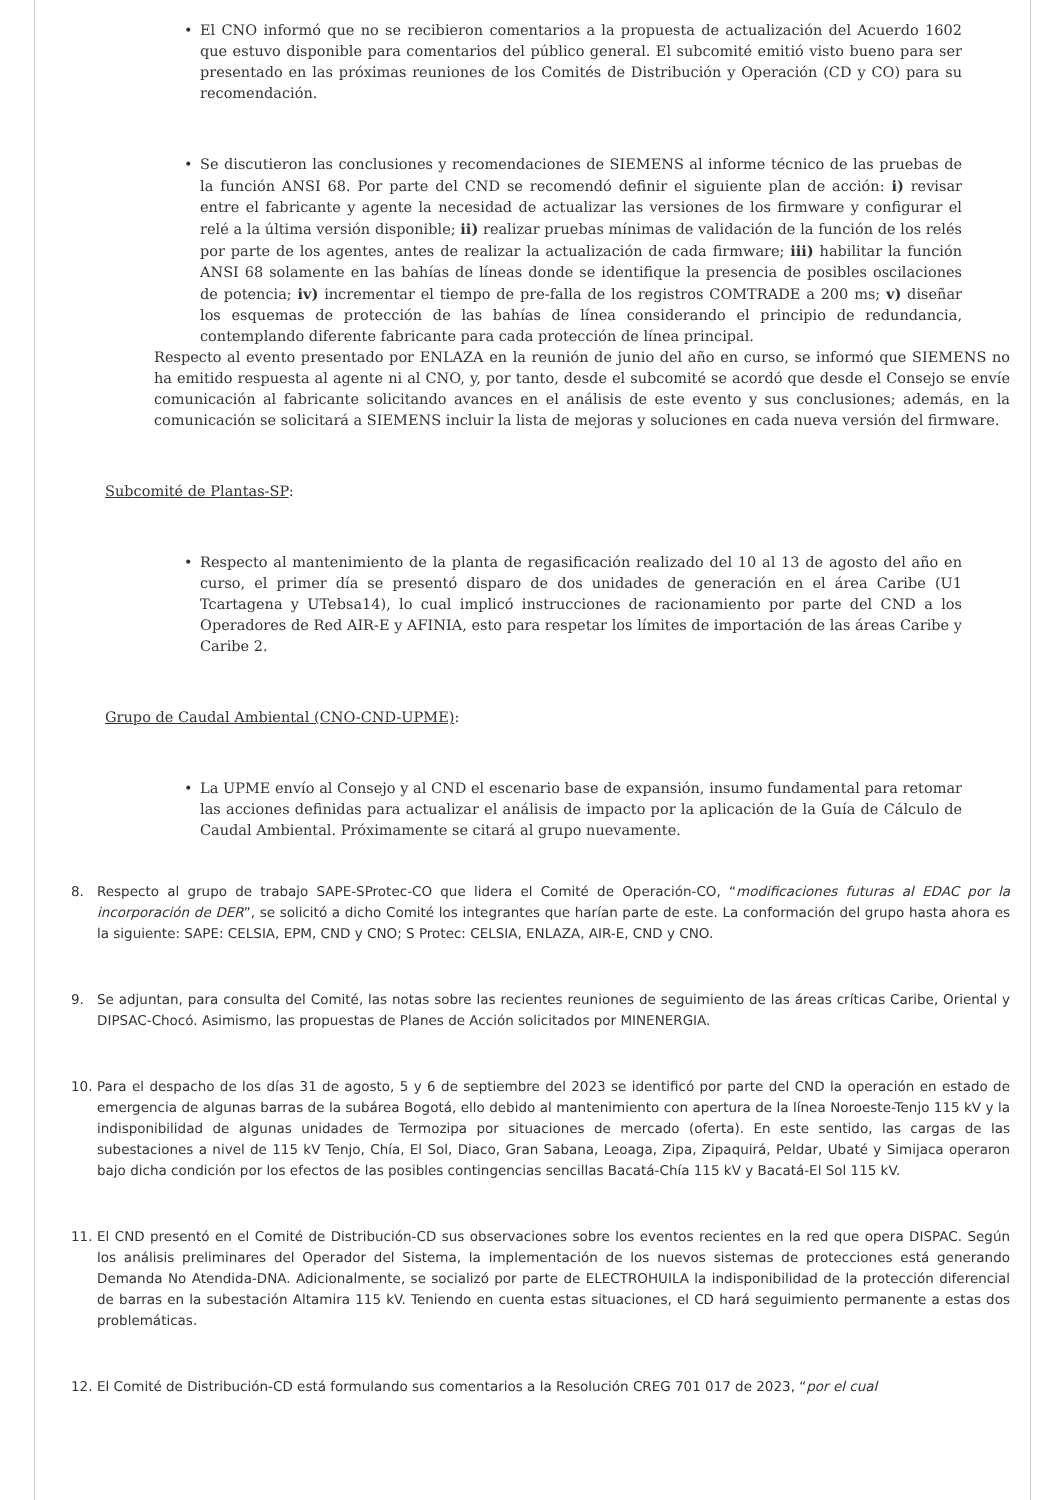• El CNO informó que no se recibieron comentarios a la propuesta de actualización del Acuerdo 1602 que estuvo disponible para comentarios del público general. El subcomité emitió visto bueno para ser presentado en las próximas reuniones de los Comités de Distribución y Operación (CD y CO) para su recomendación.
• Se discutieron las conclusiones y recomendaciones de SIEMENS al informe técnico de las pruebas de la función ANSI 68. Por parte del CND se recomendó definir el siguiente plan de acción: i) revisar entre el fabricante y agente la necesidad de actualizar las versiones de los firmware y configurar el relé a la última versión disponible; ii) realizar pruebas mínimas de validación de la función de los relés por parte de los agentes, antes de realizar la actualización de cada firmware; iii) habilitar la función ANSI 68 solamente en las bahías de líneas donde se identifique la presencia de posibles oscilaciones de potencia; iv) incrementar el tiempo de pre-falla de los registros COMTRADE a 200 ms; v) diseñar los esquemas de protección de las bahías de línea considerando el principio de redundancia, contemplando diferente fabricante para cada protección de línea principal.
Respecto al evento presentado por ENLAZA en la reunión de junio del año en curso, se informó que SIEMENS no ha emitido respuesta al agente ni al CNO, y, por tanto, desde el subcomité se acordó que desde el Consejo se envíe comunicación al fabricante solicitando avances en el análisis de este evento y sus conclusiones; además, en la comunicación se solicitará a SIEMENS incluir la lista de mejoras y soluciones en cada nueva versión del firmware.
Subcomité de Plantas-SP:
• Respecto al mantenimiento de la planta de regasificación realizado del 10 al 13 de agosto del año en curso, el primer día se presentó disparo de dos unidades de generación en el área Caribe (U1 Tcartagena y UTebsa14), lo cual implicó instrucciones de racionamiento por parte del CND a los Operadores de Red AIR-E y AFINIA, esto para respetar los límites de importación de las áreas Caribe y Caribe 2.
Grupo de Caudal Ambiental (CNO-CND-UPME):
• La UPME envío al Consejo y al CND el escenario base de expansión, insumo fundamental para retomar las acciones definidas para actualizar el análisis de impacto por la aplicación de la Guía de Cálculo de Caudal Ambiental. Próximamente se citará al grupo nuevamente.
8. Respecto al grupo de trabajo SAPE-SProtec-CO que lidera el Comité de Operación-CO, “modificaciones futuras al EDAC por la incorporación de DER”, se solicitó a dicho Comité los integrantes que harían parte de este. La conformación del grupo hasta ahora es la siguiente: SAPE: CELSIA, EPM, CND y CNO; S Protec: CELSIA, ENLAZA, AIR-E, CND y CNO.
9. Se adjuntan, para consulta del Comité, las notas sobre las recientes reuniones de seguimiento de las áreas críticas Caribe, Oriental y DIPSAC-Chocó. Asimismo, las propuestas de Planes de Acción solicitados por MINENERGIA.
10. Para el despacho de los días 31 de agosto, 5 y 6 de septiembre del 2023 se identificó por parte del CND la operación en estado de emergencia de algunas barras de la subárea Bogotá, ello debido al mantenimiento con apertura de la línea Noroeste-Tenjo 115 kV y la indisponibilidad de algunas unidades de Termozipa por situaciones de mercado (oferta). En este sentido, las cargas de las subestaciones a nivel de 115 kV Tenjo, Chía, El Sol, Diaco, Gran Sabana, Leoaga, Zipa, Zipaquirá, Peldar, Ubaté y Simijaca operaron bajo dicha condición por los efectos de las posibles contingencias sencillas Bacatá-Chía 115 kV y Bacatá-El Sol 115 kV.
11. El CND presentó en el Comité de Distribución-CD sus observaciones sobre los eventos recientes en la red que opera DISPAC. Según los análisis preliminares del Operador del Sistema, la implementación de los nuevos sistemas de protecciones está generando Demanda No Atendida-DNA. Adicionalmente, se socializó por parte de ELECTROHUILA la indisponibilidad de la protección diferencial de barras en la subestación Altamira 115 kV. Teniendo en cuenta estas situaciones, el CD hará seguimiento permanente a estas dos problemáticas.
12. El Comité de Distribución-CD está formulando sus comentarios a la Resolución CREG 701 017 de 2023, “por el cual